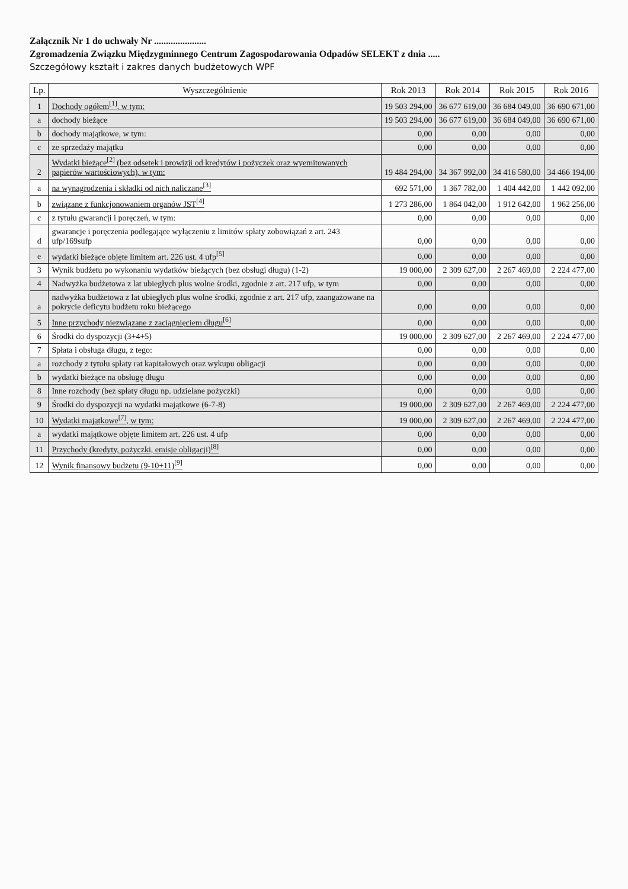Załącznik Nr 1 do uchwały Nr ......................
Zgromadzenia Związku Międzygminnego Centrum Zagospodarowania Odpadów SELEKT z dnia .....
Szczegółowy kształt i zakres danych budżetowych WPF
| Lp. | Wyszczególnienie | Rok 2013 | Rok 2014 | Rok 2015 | Rok 2016 |
| --- | --- | --- | --- | --- | --- |
| 1 | Dochody ogółem<sup>[1]</sup>, w tym: | 19 503 294,00 | 36 677 619,00 | 36 684 049,00 | 36 690 671,00 |
| a | dochody bieżące | 19 503 294,00 | 36 677 619,00 | 36 684 049,00 | 36 690 671,00 |
| b | dochody majątkowe, w tym: | 0,00 | 0,00 | 0,00 | 0,00 |
| c | ze sprzedaży majątku | 0,00 | 0,00 | 0,00 | 0,00 |
| 2 | Wydatki bieżące<sup>[2]</sup> (bez odsetek i prowizji od kredytów i pożyczek oraz wyemitowanych papierów wartościowych), w tym: | 19 484 294,00 | 34 367 992,00 | 34 416 580,00 | 34 466 194,00 |
| a | na wynagrodzenia i składki od nich naliczane<sup>[3]</sup> | 692 571,00 | 1 367 782,00 | 1 404 442,00 | 1 442 092,00 |
| b | związane z funkcjonowaniem organów JST<sup>[4]</sup> | 1 273 286,00 | 1 864 042,00 | 1 912 642,00 | 1 962 256,00 |
| c | z tytułu gwarancji i poręczeń, w tym: | 0,00 | 0,00 | 0,00 | 0,00 |
| d | gwarancje i poręczenia podlegające wyłączeniu z limitów spłaty zobowiązań z art. 243 ufp/169sufp | 0,00 | 0,00 | 0,00 | 0,00 |
| e | wydatki bieżące objęte limitem art. 226 ust. 4 ufp<sup>[5]</sup> | 0,00 | 0,00 | 0,00 | 0,00 |
| 3 | Wynik budżetu po wykonaniu wydatków bieżących (bez obsługi długu) (1-2) | 19 000,00 | 2 309 627,00 | 2 267 469,00 | 2 224 477,00 |
| 4 | Nadwyżka budżetowa z lat ubiegłych plus wolne środki, zgodnie z art. 217 ufp, w tym | 0,00 | 0,00 | 0,00 | 0,00 |
| a | nadwyżka budżetowa z lat ubiegłych plus wolne środki, zgodnie z art. 217 ufp, zaangażowane na pokrycie deficytu budżetu roku bieżącego | 0,00 | 0,00 | 0,00 | 0,00 |
| 5 | Inne przychody niezwiązane z zaciągnięciem długu<sup>[6]</sup> | 0,00 | 0,00 | 0,00 | 0,00 |
| 6 | Środki do dyspozycji (3+4+5) | 19 000,00 | 2 309 627,00 | 2 267 469,00 | 2 224 477,00 |
| 7 | Spłata i obsługa długu, z tego: | 0,00 | 0,00 | 0,00 | 0,00 |
| a | rozchody z tytułu spłaty rat kapitałowych oraz wykupu obligacji | 0,00 | 0,00 | 0,00 | 0,00 |
| b | wydatki bieżące na obsługę długu | 0,00 | 0,00 | 0,00 | 0,00 |
| 8 | Inne rozchody (bez spłaty długu np. udzielane pożyczki) | 0,00 | 0,00 | 0,00 | 0,00 |
| 9 | Środki do dyspozycji na wydatki majątkowe (6-7-8) | 19 000,00 | 2 309 627,00 | 2 267 469,00 | 2 224 477,00 |
| 10 | Wydatki majątkowe<sup>[7]</sup>, w tym: | 19 000,00 | 2 309 627,00 | 2 267 469,00 | 2 224 477,00 |
| a | wydatki majątkowe objęte limitem art. 226 ust. 4 ufp | 0,00 | 0,00 | 0,00 | 0,00 |
| 11 | Przychody (kredyty, pożyczki, emisje obligacji)<sup>[8]</sup> | 0,00 | 0,00 | 0,00 | 0,00 |
| 12 | Wynik finansowy budżetu (9-10+11)<sup>[9]</sup> | 0,00 | 0,00 | 0,00 | 0,00 |